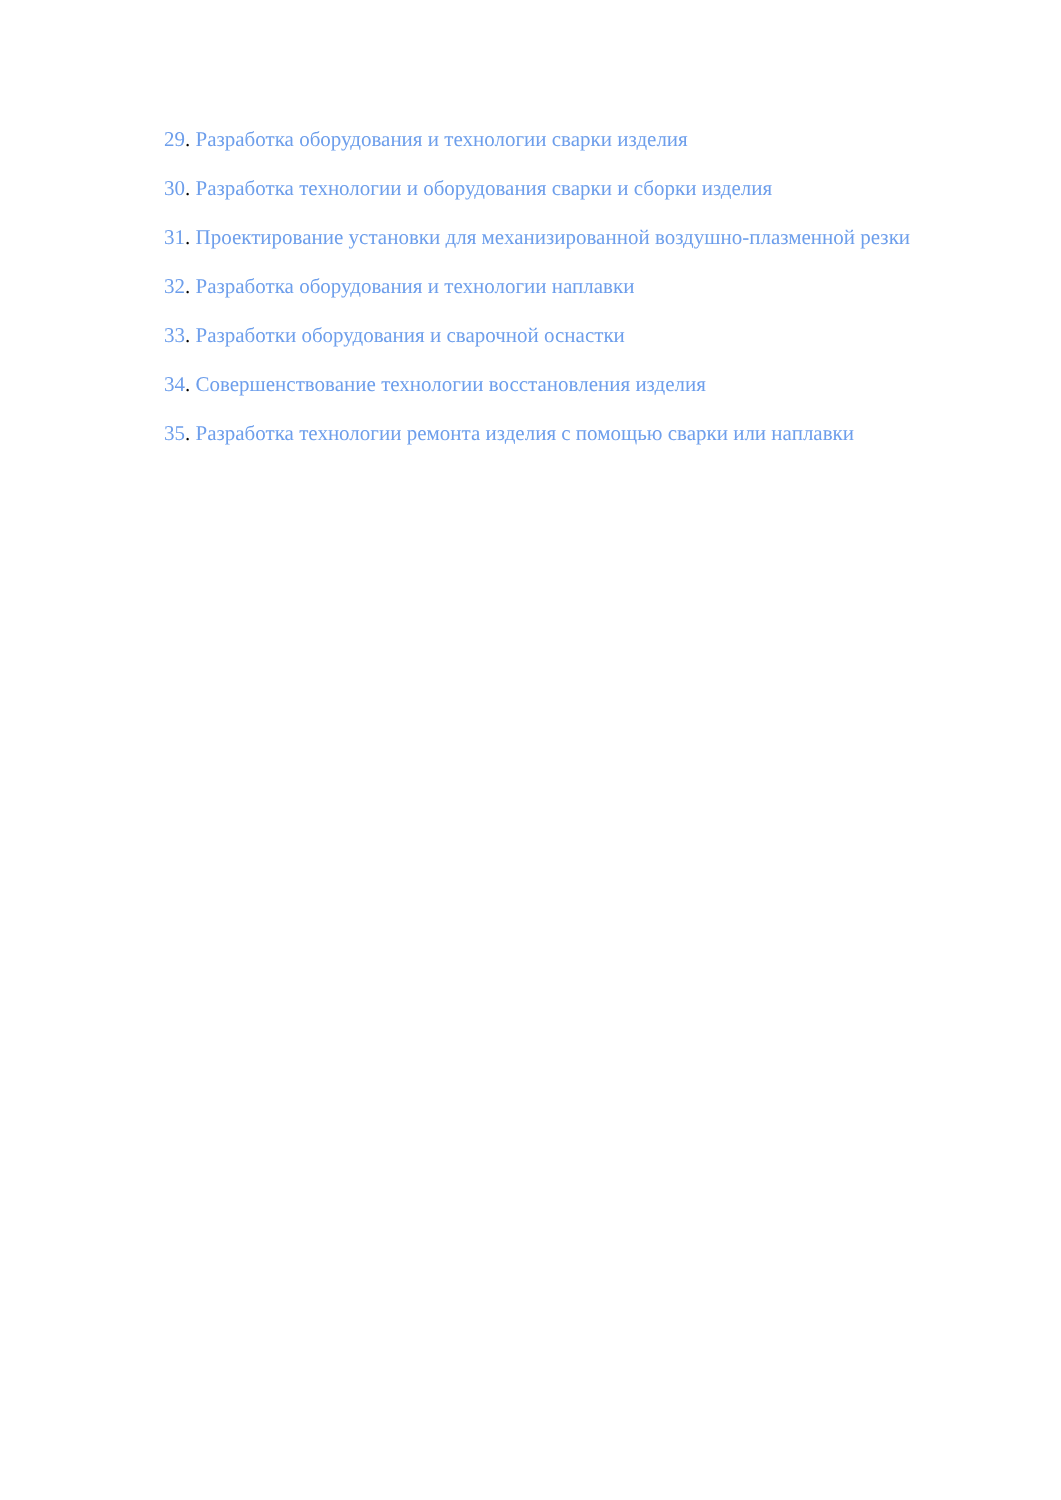29. Разработка оборудования и технологии сварки изделия
30. Разработка технологии и оборудования сварки и сборки изделия
31. Проектирование установки для механизированной воздушно-плазменной резки
32. Разработка оборудования и технологии наплавки
33. Разработки оборудования и сварочной оснастки
34. Совершенствование технологии восстановления изделия
35. Разработка технологии ремонта изделия с помощью сварки или наплавки